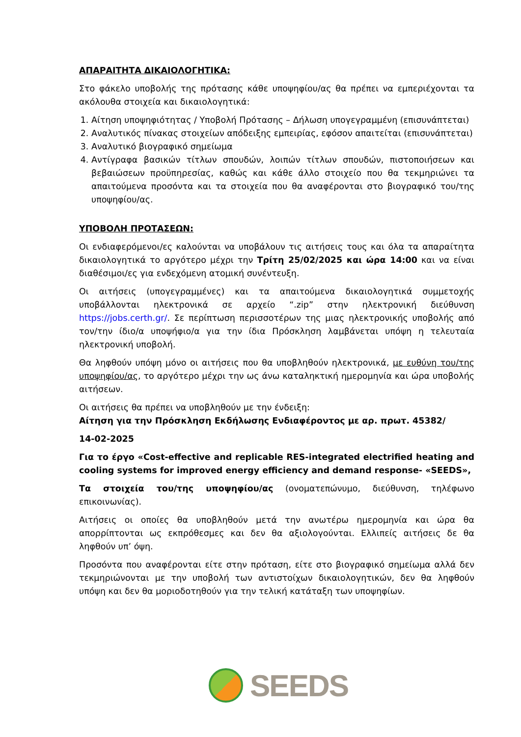ΑΠΑΡΑΙΤΗΤΑ ΔΙΚΑΙΟΛΟΓΗΤΙΚΑ:
Στο φάκελο υποβολής της πρότασης κάθε υποψηφίου/ας θα πρέπει να εμπεριέχονται τα ακόλουθα στοιχεία και δικαιολογητικά:
1. Αίτηση υποψηφιότητας / Υποβολή Πρότασης – Δήλωση υπογεγραμμένη (επισυνάπτεται)
2. Αναλυτικός πίνακας στοιχείων απόδειξης εμπειρίας, εφόσον απαιτείται (επισυνάπτεται)
3. Αναλυτικό βιογραφικό σημείωμα
4. Αντίγραφα βασικών τίτλων σπουδών, λοιπών τίτλων σπουδών, πιστοποιήσεων και βεβαιώσεων προϋπηρεσίας, καθώς και κάθε άλλο στοιχείο που θα τεκμηριώνει τα απαιτούμενα προσόντα και τα στοιχεία που θα αναφέρονται στο βιογραφικό του/της υποψηφίου/ας.
ΥΠΟΒΟΛΗ ΠΡΟΤΑΣΕΩΝ:
Οι ενδιαφερόμενοι/ες καλούνται να υποβάλουν τις αιτήσεις τους και όλα τα απαραίτητα δικαιολογητικά το αργότερο μέχρι την Τρίτη 25/02/2025 και ώρα 14:00 και να είναι διαθέσιμοι/ες για ενδεχόμενη ατομική συνέντευξη.
Οι αιτήσεις (υπογεγραμμένες) και τα απαιτούμενα δικαιολογητικά συμμετοχής υποβάλλονται ηλεκτρονικά σε αρχείο “.zip” στην ηλεκτρονική διεύθυνση https://jobs.certh.gr/. Σε περίπτωση περισσοτέρων της μιας ηλεκτρονικής υποβολής από τον/την ίδιο/α υποψήφιο/α για την ίδια Πρόσκληση λαμβάνεται υπόψη η τελευταία ηλεκτρονική υποβολή.
Θα ληφθούν υπόψη μόνο οι αιτήσεις που θα υποβληθούν ηλεκτρονικά, με ευθύνη του/της υποψηφίου/ας, το αργότερο μέχρι την ως άνω καταληκτική ημερομηνία και ώρα υποβολής αιτήσεων.
Οι αιτήσεις θα πρέπει να υποβληθούν με την ένδειξη:
Αίτηση για την Πρόσκληση Εκδήλωσης Ενδιαφέροντος με αρ. πρωτ. 45382/
14-02-2025
Για το έργο «Cost-effective and replicable RES-integrated electrified heating and cooling systems for improved energy efficiency and demand response- «SEEDS»,
Τα στοιχεία του/της υποψηφίου/ας (ονοματεπώνυμο, διεύθυνση, τηλέφωνο επικοινωνίας).
Αιτήσεις οι οποίες θα υποβληθούν μετά την ανωτέρω ημερομηνία και ώρα θα απορρίπτονται ως εκπρόθεσμες και δεν θα αξιολογούνται. Ελλιπείς αιτήσεις δε θα ληφθούν υπ’ όψη.
Προσόντα που αναφέρονται είτε στην πρόταση, είτε στο βιογραφικό σημείωμα αλλά δεν τεκμηριώνονται με την υποβολή των αντιστοίχων δικαιολογητικών, δεν θα ληφθούν υπόψη και δεν θα μοριοδοτηθούν για την τελική κατάταξη των υποψηφίων.
SEEDS